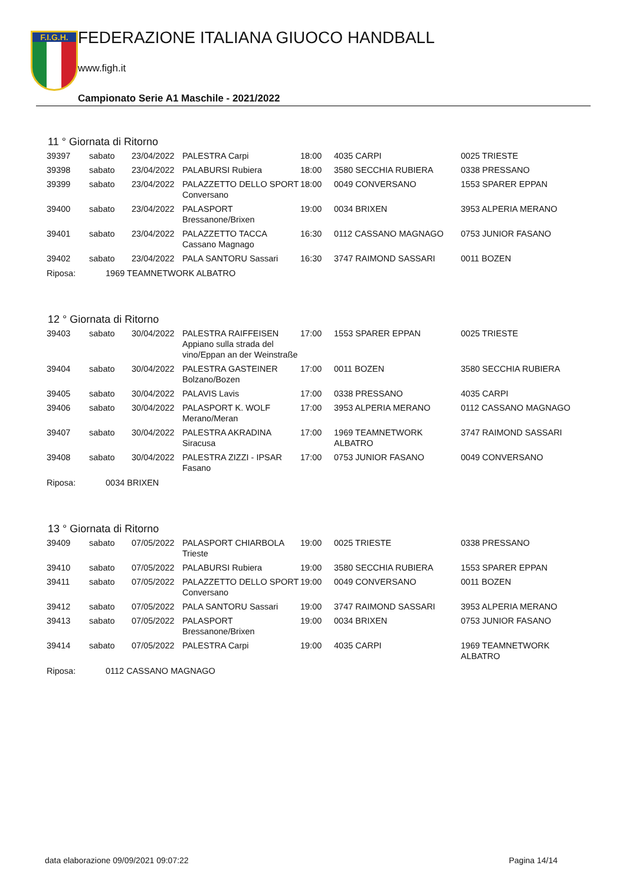F.I.G.H.
FEDERAZIONE ITALIANA GIUOCO HANDBALL
www.figh.it
Campionato Serie A1 Maschile - 2021/2022
11 ° Giornata di Ritorno
| 39397 | sabato | 23/04/2022 | PALESTRA Carpi | 18:00 | 4035 CARPI | 0025 TRIESTE |
| 39398 | sabato | 23/04/2022 | PALABURSI Rubiera | 18:00 | 3580 SECCHIA RUBIERA | 0338 PRESSANO |
| 39399 | sabato | 23/04/2022 | PALAZZETTO DELLO SPORT Conversano | 18:00 | 0049 CONVERSANO | 1553 SPARER EPPAN |
| 39400 | sabato | 23/04/2022 | PALASPORT Bressanone/Brixen | 19:00 | 0034 BRIXEN | 3953 ALPERIA MERANO |
| 39401 | sabato | 23/04/2022 | PALAZZETTO TACCA Cassano Magnago | 16:30 | 0112 CASSANO MAGNAGO | 0753 JUNIOR FASANO |
| 39402 | sabato | 23/04/2022 | PALA SANTORU Sassari | 16:30 | 3747 RAIMOND SASSARI | 0011 BOZEN |
Riposa: 1969 TEAMNETWORK ALBATRO
12 ° Giornata di Ritorno
| 39403 | sabato | 30/04/2022 | PALESTRA RAIFFEISEN Appiano sulla strada del vino/Eppan an der Weinstraße | 17:00 | 1553 SPARER EPPAN | 0025 TRIESTE |
| 39404 | sabato | 30/04/2022 | PALESTRA GASTEINER Bolzano/Bozen | 17:00 | 0011 BOZEN | 3580 SECCHIA RUBIERA |
| 39405 | sabato | 30/04/2022 | PALAVIS Lavis | 17:00 | 0338 PRESSANO | 4035 CARPI |
| 39406 | sabato | 30/04/2022 | PALASPORT K. WOLF Merano/Meran | 17:00 | 3953 ALPERIA MERANO | 0112 CASSANO MAGNAGO |
| 39407 | sabato | 30/04/2022 | PALESTRA AKRADINA Siracusa | 17:00 | 1969 TEAMNETWORK ALBATRO | 3747 RAIMOND SASSARI |
| 39408 | sabato | 30/04/2022 | PALESTRA ZIZZI - IPSAR Fasano | 17:00 | 0753 JUNIOR FASANO | 0049 CONVERSANO |
Riposa: 0034 BRIXEN
13 ° Giornata di Ritorno
| 39409 | sabato | 07/05/2022 | PALASPORT CHIARBOLA Trieste | 19:00 | 0025 TRIESTE | 0338 PRESSANO |
| 39410 | sabato | 07/05/2022 | PALABURSI Rubiera | 19:00 | 3580 SECCHIA RUBIERA | 1553 SPARER EPPAN |
| 39411 | sabato | 07/05/2022 | PALAZZETTO DELLO SPORT Conversano | 19:00 | 0049 CONVERSANO | 0011 BOZEN |
| 39412 | sabato | 07/05/2022 | PALA SANTORU Sassari | 19:00 | 3747 RAIMOND SASSARI | 3953 ALPERIA MERANO |
| 39413 | sabato | 07/05/2022 | PALASPORT Bressanone/Brixen | 19:00 | 0034 BRIXEN | 0753 JUNIOR FASANO |
| 39414 | sabato | 07/05/2022 | PALESTRA Carpi | 19:00 | 4035 CARPI | 1969 TEAMNETWORK ALBATRO |
Riposa: 0112 CASSANO MAGNAGO
data elaborazione 09/09/2021 09:07:22 Pagina 14/14